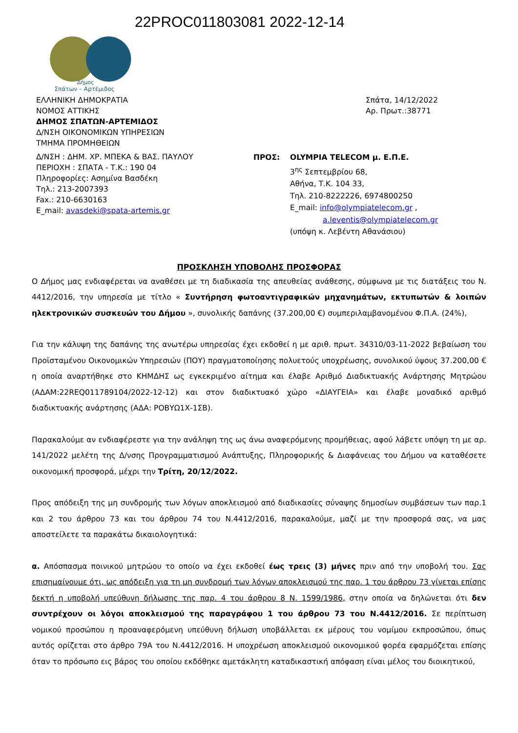22PROC011803081 2022-12-14
Δήμος
Σπάτων – Αρτέμιδος
ΕΛΛΗΝΙΚΗ ΔΗΜΟΚΡΑΤΙΑ
ΝΟΜΟΣ ΑΤΤΙΚΗΣ
ΔΗΜΟΣ ΣΠΑΤΩΝ-ΑΡΤΕΜΙΔΟΣ
Δ/ΝΣΗ ΟΙΚΟΝΟΜΙΚΩΝ ΥΠΗΡΕΣΙΩΝ
ΤΜΗΜΑ ΠΡΟΜΗΘΕΙΩΝ
Σπάτα, 14/12/2022
Αρ. Πρωτ.:38771
Δ/ΝΣΗ : ΔΗΜ. ΧΡ. ΜΠΕΚΑ & ΒΑΣ. ΠΑΥΛΟΥ
ΠΕΡΙΟΧΗ : ΣΠΑΤΑ - Τ.Κ.: 190 04
Πληροφορίες: Ασημίνα Βασδέκη
Τηλ.: 213-2007393
Fax.: 210-6630163
E_mail: avasdeki@spata-artemis.gr
ΠΡΟΣ: OLYMPIA TELECOM μ. Ε.Π.Ε.
3<sup>ης</sup> Σεπτεμβρίου 68,
Αθήνα, Τ.Κ. 104 33,
Τηλ. 210-8222226, 6974800250
E_mail: info@olympiatelecom.gr ,
a.leventis@olympiatelecom.gr
(υπόψη κ. Λεβέντη Αθανάσιου)
ΠΡΟΣΚΛΗΣΗ ΥΠΟΒΟΛΗΣ ΠΡΟΣΦΟΡΑΣ
Ο Δήμος μας ενδιαφέρεται να αναθέσει με τη διαδικασία της απευθείας ανάθεσης, σύμφωνα με τις διατάξεις του Ν. 4412/2016, την υπηρεσία με τίτλο « Συντήρηση φωτοαντιγραφικών μηχανημάτων, εκτυπωτών & λοιπών ηλεκτρονικών συσκευών του Δήμου », συνολικής δαπάνης (37.200,00 €) συμπεριλαμβανομένου Φ.Π.Α. (24%),
Για την κάλυψη της δαπάνης της ανωτέρω υπηρεσίας έχει εκδοθεί η με αριθ. πρωτ. 34310/03-11-2022 βεβαίωση του Προϊσταμένου Οικονομικών Υπηρεσιών (ΠΟΥ) πραγματοποίησης πολυετούς υποχρέωσης, συνολικού ύψους 37.200,00 € η οποία αναρτήθηκε στο ΚΗΜΔΗΣ ως εγκεκριμένο αίτημα και έλαβε Αριθμό Διαδικτυακής Ανάρτησης Μητρώου (ΑΔΑΜ:22REQ011789104/2022-12-12) και στον διαδικτυακό χώρο «ΔΙΑΥΓΕΙΑ» και έλαβε μοναδικό αριθμό διαδικτυακής ανάρτησης (ΑΔΑ: ΡΟΒΥΩ1Χ-1ΣΒ).
Παρακαλούμε αν ενδιαφέρεστε για την ανάληψη της ως άνω αναφερόμενης προμήθειας, αφού λάβετε υπόψη τη με αρ. 141/2022 μελέτη της Δ/νσης Προγραμματισμού Ανάπτυξης, Πληροφορικής & Διαφάνειας του Δήμου να καταθέσετε οικονομική προσφορά, μέχρι την Τρίτη, 20/12/2022.
Προς απόδειξη της μη συνδρομής των λόγων αποκλεισμού από διαδικασίες σύναψης δημοσίων συμβάσεων των παρ.1 και 2 του άρθρου 73 και του άρθρου 74 του Ν.4412/2016, παρακαλούμε, μαζί με την προσφορά σας, να μας αποστείλετε τα παρακάτω δικαιολογητικά:
α. Απόσπασμα ποινικού μητρώου το οποίο να έχει εκδοθεί έως τρεις (3) μήνες πριν από την υποβολή του. Σας επισημαίνουμε ότι, ως απόδειξη για τη μη συνδρομή των λόγων αποκλεισμού της παρ. 1 του άρθρου 73 γίνεται επίσης δεκτή η υποβολή υπεύθυνη δήλωσης της παρ. 4 του άρθρου 8 Ν. 1599/1986, στην οποία να δηλώνεται ότι δεν συντρέχουν οι λόγοι αποκλεισμού της παραγράφου 1 του άρθρου 73 του Ν.4412/2016. Σε περίπτωση νομικού προσώπου η προαναφερόμενη υπεύθυνη δήλωση υποβάλλεται εκ μέρους του νομίμου εκπροσώπου, όπως αυτός ορίζεται στο άρθρο 79Α του Ν.4412/2016. Η υποχρέωση αποκλεισμού οικονομικού φορέα εφαρμόζεται επίσης όταν το πρόσωπο εις βάρος του οποίου εκδόθηκε αμετάκλητη καταδικαστική απόφαση είναι μέλος του διοικητικού,